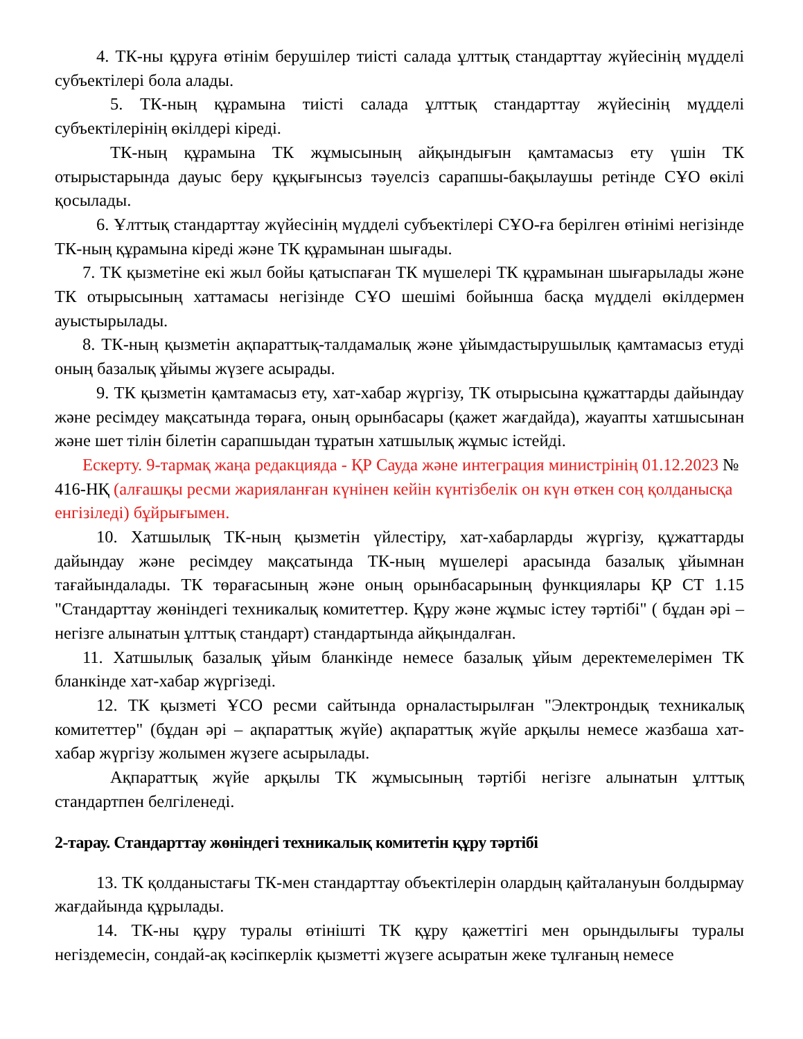4. ТК-ны құруға өтінім берушілер тиісті салада ұлттық стандарттау жүйесінің мүдделі субъектілері бола алады.
5. ТК-ның құрамына тиісті салада ұлттық стандарттау жүйесінің мүдделі субъектілерінің өкілдері кіреді.
ТК-ның құрамына ТК жұмысының айқындығын қамтамасыз ету үшін ТК отырыстарында дауыс беру құқығынсыз тәуелсіз сарапшы-бақылаушы ретінде СҰО өкілі қосылады.
6. Ұлттық стандарттау жүйесінің мүдделі субъектілері СҰО-ға берілген өтінімі негізінде ТК-ның құрамына кіреді және ТК құрамынан шығады.
7. ТК қызметіне екі жыл бойы қатыспаған ТК мүшелері ТК құрамынан шығарылады және ТК отырысының хаттамасы негізінде СҰО шешімі бойынша басқа мүдделі өкілдермен ауыстырылады.
8. ТК-ның қызметін ақпараттық-талдамалық және ұйымдастырушылық қамтамасыз етуді оның базалық ұйымы жүзеге асырады.
9. ТК қызметін қамтамасыз ету, хат-хабар жүргізу, ТК отырысына құжаттарды дайындау және ресімдеу мақсатында төраға, оның орынбасары (қажет жағдайда), жауапты хатшысынан және шет тілін білетін сарапшыдан тұратын хатшылық жұмыс істейді.
Ескерту. 9-тармақ жаңа редакцияда - ҚР Сауда және интеграция министрінің 01.12.2023 № 416-НҚ (алғашқы ресми жарияланған күнінен кейін күнтізбелік он күн өткен соң қолданысқа енгізіледі) бұйрығымен.
10. Хатшылық ТК-ның қызметін үйлестіру, хат-хабарларды жүргізу, құжаттарды дайындау және ресімдеу мақсатында ТК-ның мүшелері арасында базалық ұйымнан тағайындалады. ТК төрағасының және оның орынбасарының функциялары ҚР СТ 1.15 "Стандарттау жөніндегі техникалық комитеттер. Құру және жұмыс істеу тәртібі" ( бұдан әрі – негізге алынатын ұлттық стандарт) стандартында айқындалған.
11. Хатшылық базалық ұйым бланкінде немесе базалық ұйым деректемелерімен ТК бланкінде хат-хабар жүргізеді.
12. ТК қызметі ҰСО ресми сайтында орналастырылған "Электрондық техникалық комитеттер" (бұдан әрі – ақпараттық жүйе) ақпараттық жүйе арқылы немесе жазбаша хат-хабар жүргізу жолымен жүзеге асырылады.
Ақпараттық жүйе арқылы ТК жұмысының тәртібі негізге алынатын ұлттық стандартпен белгіленеді.
2-тарау. Стандарттау жөніндегі техникалық комитетін құру тәртібі
13. ТК қолданыстағы ТК-мен стандарттау объектілерін олардың қайталануын болдырмау жағдайында құрылады.
14. ТК-ны құру туралы өтінішті ТК құру қажеттігі мен орындылығы туралы негіздемесін, сондай-ақ кәсіпкерлік қызметті жүзеге асыратын жеке тұлғаның немесе